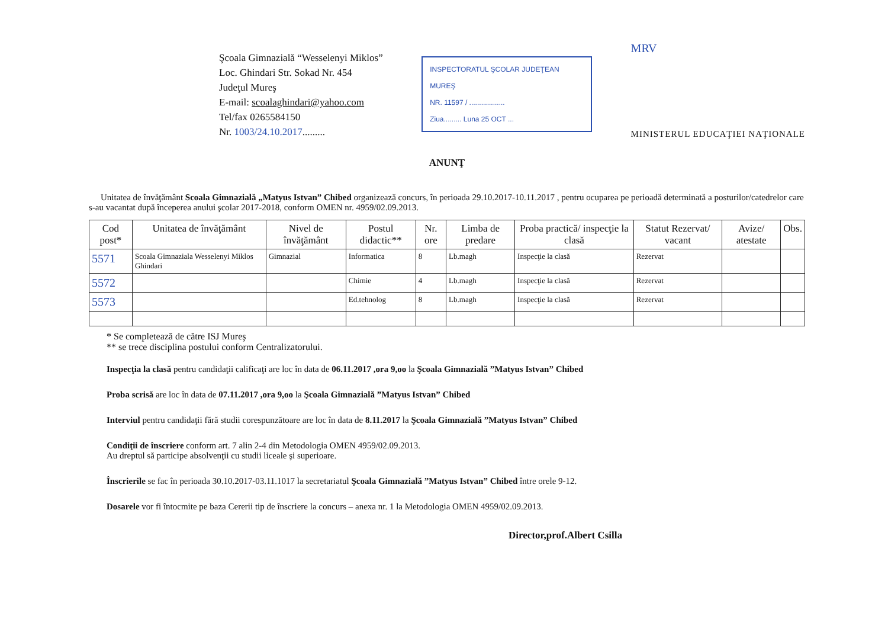Şcoala Gimnazială “Wesselenyi Miklos”
Loc. Ghindari Str. Sokad Nr. 454
Judeţul Mureş
E-mail: scoalaghindari@yahoo.com
Tel/fax 0265584150
Nr. 1003/24.10.2017.........
INSPECTORATUL ŞCOLAR JUDEŢEAN MUREŞ
NR. 11597 / ..................
Ziua......... Luna 25 OCT ...
MRV
MINISTERUL EDUCAŢIEI NAŢIONALE
ANUNŢ
Unitatea de învăţământ Scoala Gimnazială „Matyus Istvan” Chibed organizează concurs, în perioada 29.10.2017-10.11.2017 , pentru ocuparea pe perioadă determinată a posturilor/catedrelor care s-au vacantat după începerea anului şcolar 2017-2018, conform OMEN nr. 4959/02.09.2013.
| Cod post* | Unitatea de învăţământ | Nivel de învăţământ | Postul didactic** | Nr. ore | Limba de predare | Proba practică/ inspecţie la clasă | Statut Rezervat/ vacant | Avize/ atestate | Obs. |
| --- | --- | --- | --- | --- | --- | --- | --- | --- | --- |
| 5571 | Scoala Gimnaziala Wesselenyi Miklos Ghindari | Gimnazial | Informatica | 8 | Lb.magh | Inspecţie la clasă | Rezervat | | |
| 5572 | | | Chimie | 4 | Lb.magh | Inspecţie la clasă | Rezervat | | |
| 5573 | | | Ed.tehnolog | 8 | Lb.magh | Inspecţie la clasă | Rezervat | | |
* Se completează de către ISJ Mureş
** se trece disciplina postului conform Centralizatorului.
Inspecţia la clasă pentru candidaţii calificaţi are loc în data de 06.11.2017 ,ora 9,oo la Şcoala Gimnazială ”Matyus Istvan” Chibed
Proba scrisă are loc în data de 07.11.2017 ,ora 9,oo la Şcoala Gimnazială ”Matyus Istvan” Chibed
Interviul pentru candidaţii fără studii corespunzătoare are loc în data de 8.11.2017 la Şcoala Gimnazială ”Matyus Istvan” Chibed
Condiţii de înscriere conform art. 7 alin 2-4 din Metodologia OMEN 4959/02.09.2013.
Au dreptul să participe absolvenţii cu studii liceale şi superioare.
Înscrierile se fac în perioada 30.10.2017-03.11.1017 la secretariatul Şcoala Gimnazială ”Matyus Istvan” Chibed între orele 9-12.
Dosarele vor fi întocmite pe baza Cererii tip de înscriere la concurs – anexa nr. 1 la Metodologia OMEN 4959/02.09.2013.
Director,prof.Albert Csilla